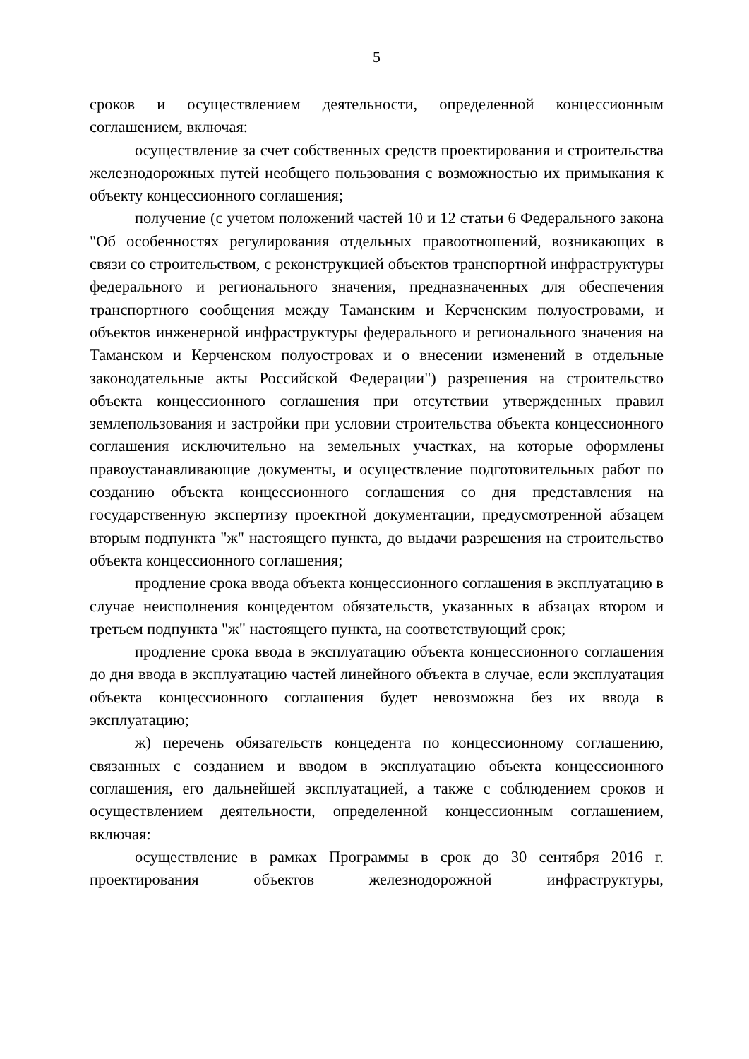5
сроков и осуществлением деятельности, определенной концессионным соглашением, включая:
осуществление за счет собственных средств проектирования и строительства железнодорожных путей необщего пользования с возможностью их примыкания к объекту концессионного соглашения;
получение (с учетом положений частей 10 и 12 статьи 6 Федерального закона "Об особенностях регулирования отдельных правоотношений, возникающих в связи со строительством, с реконструкцией объектов транспортной инфраструктуры федерального и регионального значения, предназначенных для обеспечения транспортного сообщения между Таманским и Керченским полуостровами, и объектов инженерной инфраструктуры федерального и регионального значения на Таманском и Керченском полуостровах и о внесении изменений в отдельные законодательные акты Российской Федерации") разрешения на строительство объекта концессионного соглашения при отсутствии утвержденных правил землепользования и застройки при условии строительства объекта концессионного соглашения исключительно на земельных участках, на которые оформлены правоустанавливающие документы, и осуществление подготовительных работ по созданию объекта концессионного соглашения со дня представления на государственную экспертизу проектной документации, предусмотренной абзацем вторым подпункта "ж" настоящего пункта, до выдачи разрешения на строительство объекта концессионного соглашения;
продление срока ввода объекта концессионного соглашения в эксплуатацию в случае неисполнения концедентом обязательств, указанных в абзацах втором и третьем подпункта "ж" настоящего пункта, на соответствующий срок;
продление срока ввода в эксплуатацию объекта концессионного соглашения до дня ввода в эксплуатацию частей линейного объекта в случае, если эксплуатация объекта концессионного соглашения будет невозможна без их ввода в эксплуатацию;
ж) перечень обязательств концедента по концессионному соглашению, связанных с созданием и вводом в эксплуатацию объекта концессионного соглашения, его дальнейшей эксплуатацией, а также с соблюдением сроков и осуществлением деятельности, определенной концессионным соглашением, включая:
осуществление в рамках Программы в срок до 30 сентября 2016 г. проектирования объектов железнодорожной инфраструктуры,